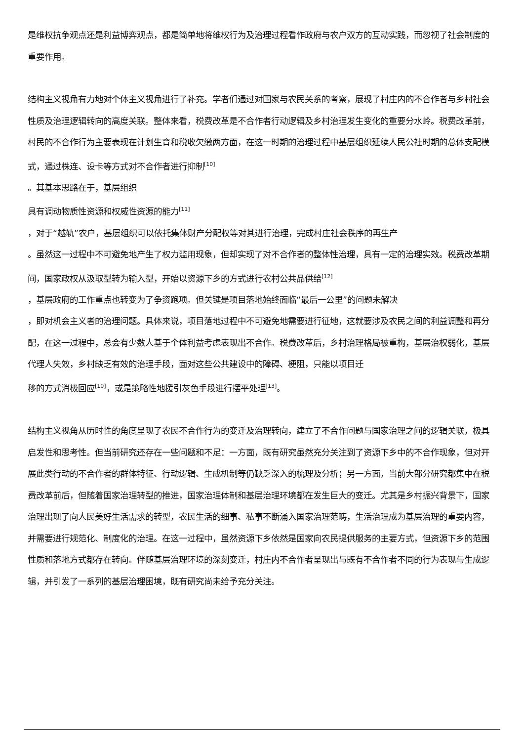是维权抗争观点还是利益博弈观点，都是简单地将维权行为及治理过程看作政府与农户双方的互动实践，而忽视了社会制度的重要作用。
结构主义视角有力地对个体主义视角进行了补充。学者们通过对国家与农民关系的考察，展现了村庄内的不合作者与乡村社会性质及治理逻辑转向的高度关联。整体来看，税费改革是不合作者行动逻辑及乡村治理发生变化的重要分水岭。税费改革前，村民的不合作行为主要表现在计划生育和税收欠缴两方面，在这一时期的治理过程中基层组织延续人民公社时期的总体支配模式，通过株连、设卡等方式对不合作者进行抑制<sup>[10]</sup>
。其基本思路在于，基层组织
具有调动物质性资源和权威性资源的能力<sup>[11]</sup>
，对于“越轨”农户，基层组织可以依托集体财产分配权等对其进行治理，完成村庄社会秩序的再生产
。虽然这一过程中不可避免地产生了权力滥用现象，但却实现了对不合作者的整体性治理，具有一定的治理实效。税费改革期间，国家政权从汲取型转为输入型，开始以资源下乡的方式进行农村公共品供给<sup>[12]</sup>
，基层政府的工作重点也转变为了争资跑项。但关键是项目落地始终面临“最后一公里”的问题未解决
，即对机会主义者的治理问题。具体来说，项目落地过程中不可避免地需要进行征地，这就要涉及农民之间的利益调整和再分配，在这一过程中，总会有少数人基于个体利益考虑表现出不合作。税费改革后，乡村治理格局被重构，基层治权弱化，基层代理人失效，乡村缺乏有效的治理手段，面对这些公共建设中的障碍、梗阻，只能以项目迁
移的方式消极回应<sup>[10]</sup>，或是策略性地援引灰色手段进行摆平处理<sup>[13]</sup>。
结构主义视角从历时性的角度呈现了农民不合作行为的变迁及治理转向，建立了不合作问题与国家治理之间的逻辑关联，极具启发性和思考性。但当前研究还存在一些问题和不足：一方面，既有研究虽然充分关注到了资源下乡中的不合作现象，但对开展此类行动的不合作者的群体特征、行动逻辑、生成机制等仍缺乏深入的梳理及分析；另一方面，当前大部分研究都集中在税费改革前后，但随着国家治理转型的推进，国家治理体制和基层治理环境都在发生巨大的变迁。尤其是乡村振兴背景下，国家治理出现了向人民美好生活需求的转型，农民生活的细事、私事不断涌入国家治理范畴，生活治理成为基层治理的重要内容，并需要进行规范化、制度化的治理。在这一过程中，虽然资源下乡依然是国家向农民提供服务的主要方式，但资源下乡的范围性质和落地方式都存在转向。伴随基层治理环境的深刻变迁，村庄内不合作者呈现出与既有不合作者不同的行为表现与生成逻辑，并引发了一系列的基层治理困境，既有研究尚未给予充分关注。